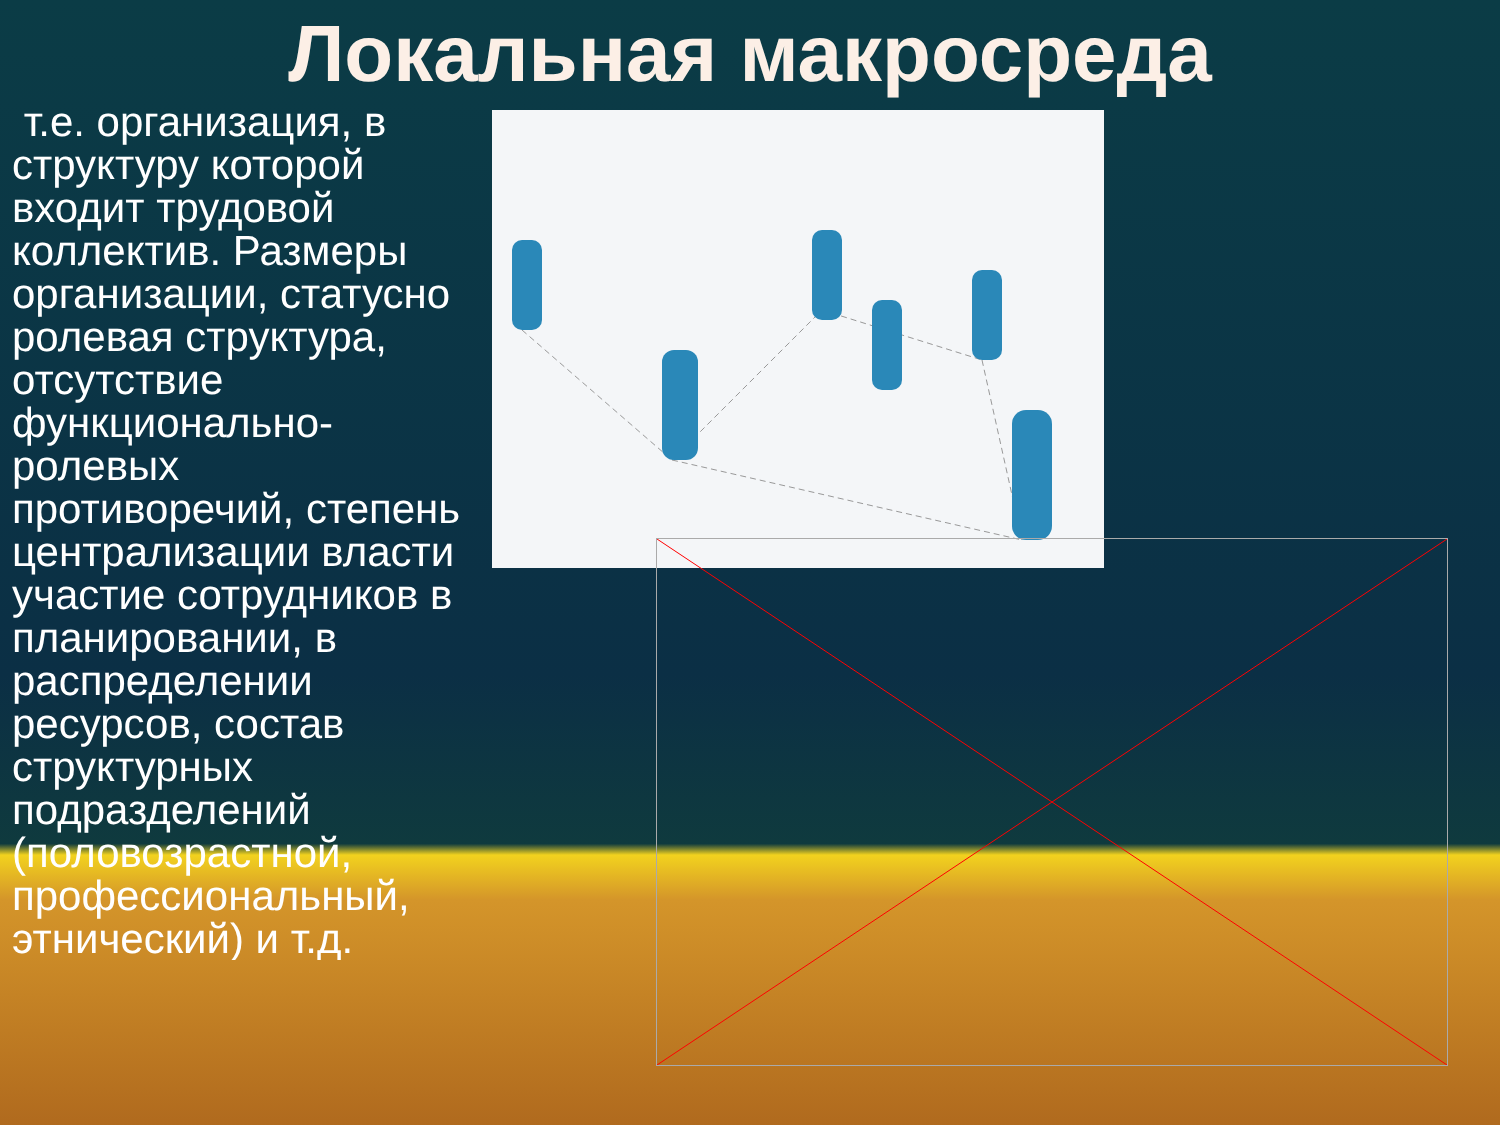Локальная макросреда
т.е. организация, в
структуру которой
входит трудовой
коллектив. Размеры
организации, статусно
ролевая структура,
отсутствие
функционально-
ролевых
противоречий, степень
централизации власти
участие сотрудников в
планировании, в
распределении
ресурсов, состав
структурных
подразделений
(половозрастной,
профессиональный,
этнический) и т.д.